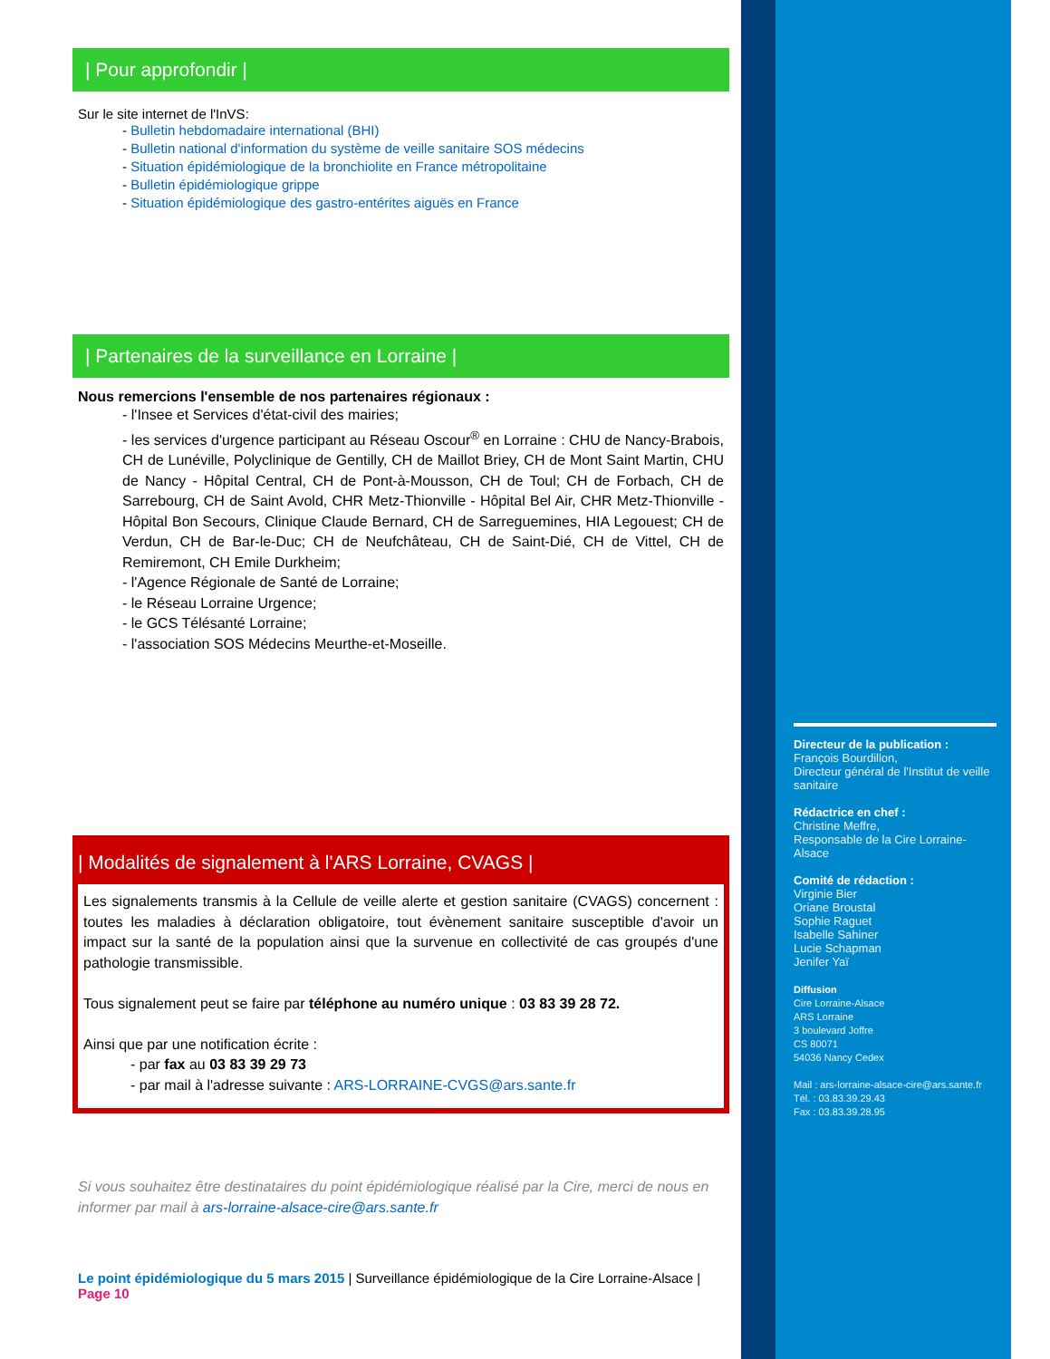| Pour approfondir |
Sur le site internet de l'InVS:
- Bulletin hebdomadaire international (BHI)
- Bulletin national d'information du système de veille sanitaire SOS médecins
- Situation épidémiologique de la bronchiolite en France métropolitaine
- Bulletin épidémiologique grippe
- Situation épidémiologique des gastro-entérites aiguës en France
| Partenaires de la surveillance en Lorraine |
Nous remercions l'ensemble de nos partenaires régionaux :
- l'Insee et Services d'état-civil des mairies;
- les services d'urgence participant au Réseau Oscour<sup>®</sup> en Lorraine : CHU de Nancy-Brabois, CH de Lunéville, Polyclinique de Gentilly, CH de Maillot Briey, CH de Mont Saint Martin, CHU de Nancy - Hôpital Central, CH de Pont-à-Mousson, CH de Toul; CH de Forbach, CH de Sarrebourg, CH de Saint Avold, CHR Metz-Thionville - Hôpital Bel Air, CHR Metz-Thionville - Hôpital Bon Secours, Clinique Claude Bernard, CH de Sarreguemines, HIA Legouest; CH de Verdun, CH de Bar-le-Duc; CH de Neufchâteau, CH de Saint-Dié, CH de Vittel, CH de Remiremont, CH Emile Durkheim;
- l'Agence Régionale de Santé de Lorraine;
- le Réseau Lorraine Urgence;
- le GCS Télésanté Lorraine;
- l'association SOS Médecins Meurthe-et-Moseille.
| Modalités de signalement à l'ARS Lorraine, CVAGS |
Les signalements transmis à la Cellule de veille alerte et gestion sanitaire (CVAGS) concernent : toutes les maladies à déclaration obligatoire, tout évènement sanitaire susceptible d'avoir un impact sur la santé de la population ainsi que la survenue en collectivité de cas groupés d'une pathologie transmissible.
Tous signalement peut se faire par téléphone au numéro unique : 03 83 39 28 72.
Ainsi que par une notification écrite :
- par fax au 03 83 39 29 73
- par mail à l'adresse suivante : ARS-LORRAINE-CVGS@ars.sante.fr
Si vous souhaitez être destinataires du point épidémiologique réalisé par la Cire, merci de nous en informer par mail à ars-lorraine-alsace-cire@ars.sante.fr
Le point épidémiologique du 5 mars 2015 | Surveillance épidémiologique de la Cire Lorraine-Alsace | Page 10
Directeur de la publication :
François Bourdillon,
Directeur général de l'Institut de veille sanitaire
Rédactrice en chef :
Christine Meffre,
Responsable de la Cire Lorraine-Alsace
Comité de rédaction :
Virginie Bier
Oriane Broustal
Sophie Raguet
Isabelle Sahiner
Lucie Schapman
Jenifer Yaï
Diffusion
Cire Lorraine-Alsace
ARS Lorraine
3 boulevard Joffre
CS 80071
54036 Nancy Cedex
Mail : ars-lorraine-alsace-cire@ars.sante.fr
Tél. : 03.83.39.29.43
Fax : 03.83.39.28.95